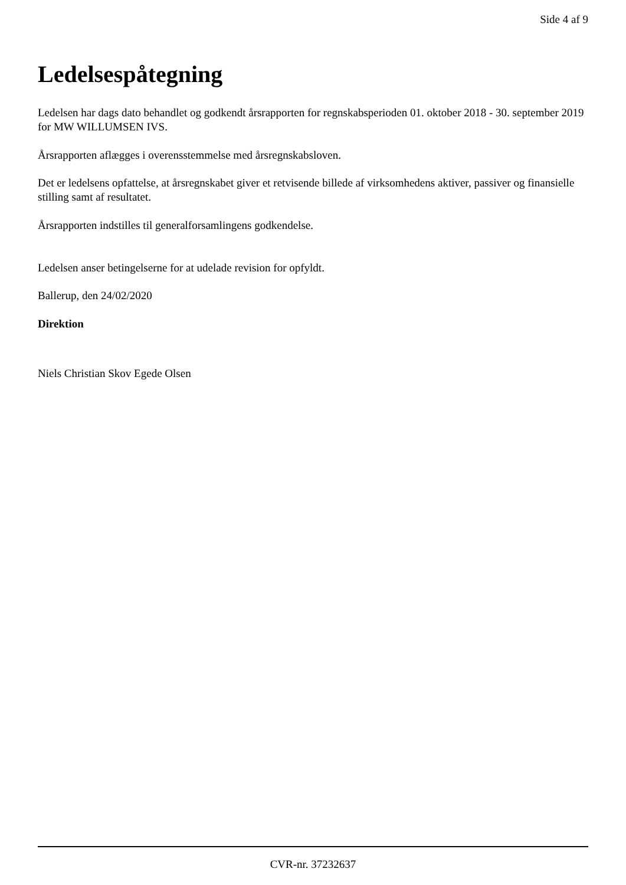Side 4 af 9
Ledelsespåtegning
Ledelsen har dags dato behandlet og godkendt årsrapporten for regnskabsperioden 01. oktober 2018 - 30. september 2019 for MW WILLUMSEN IVS.
Årsrapporten aflægges i overensstemmelse med årsregnskabsloven.
Det er ledelsens opfattelse, at årsregnskabet giver et retvisende billede af virksomhedens aktiver, passiver og finansielle stilling samt af resultatet.
Årsrapporten indstilles til generalforsamlingens godkendelse.
Ledelsen anser betingelserne for at udelade revision for opfyldt.
Ballerup, den 24/02/2020
Direktion
Niels Christian Skov Egede Olsen
CVR-nr. 37232637